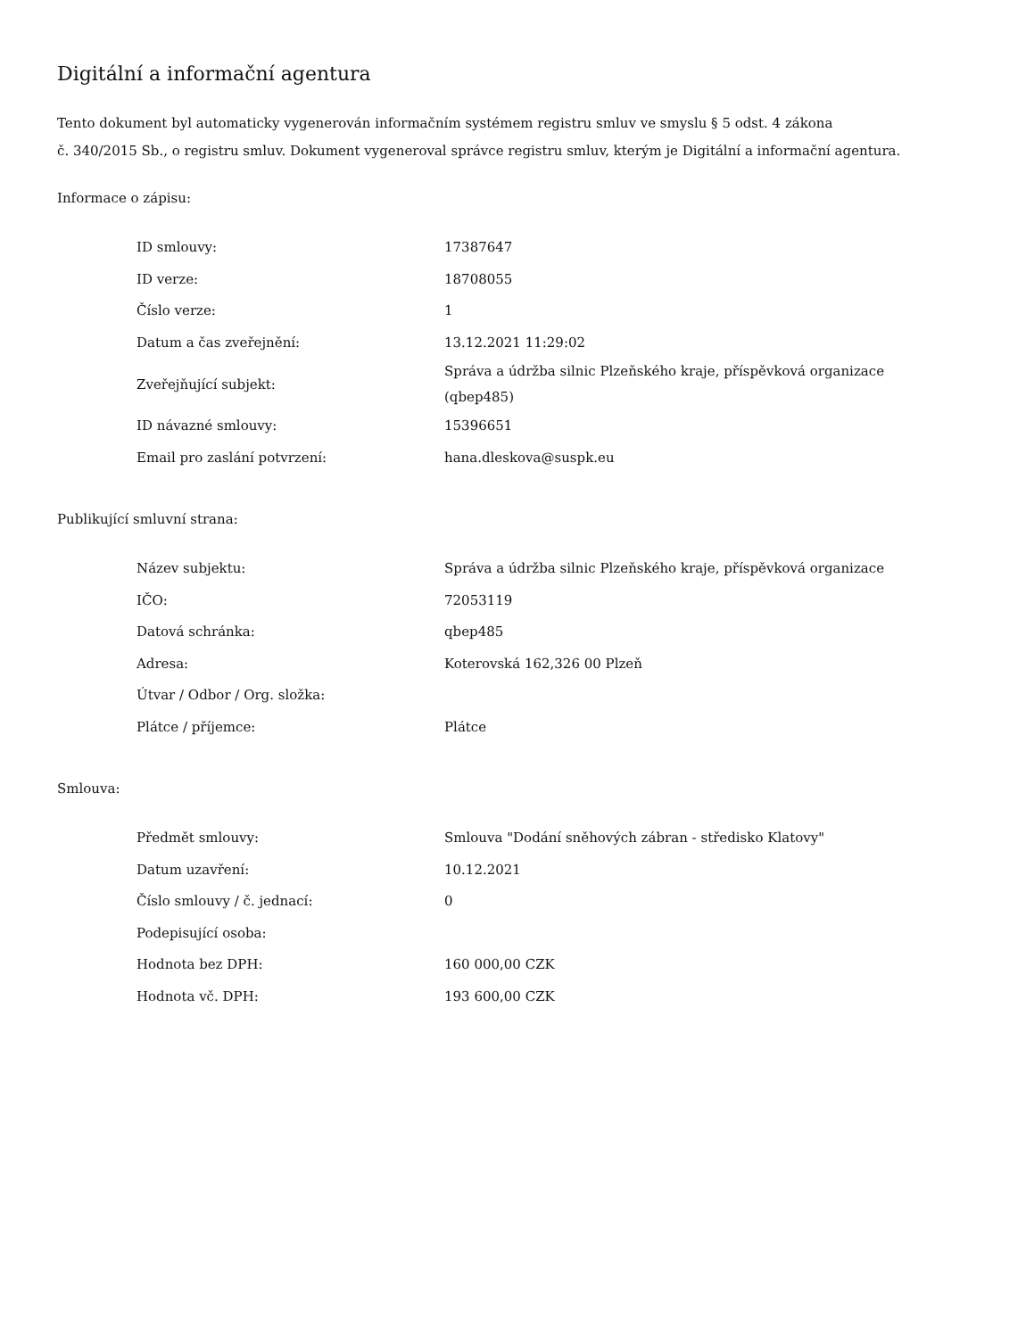Digitální a informační agentura
Tento dokument byl automaticky vygenerován informačním systémem registru smluv ve smyslu § 5 odst. 4 zákona
č. 340/2015 Sb., o registru smluv. Dokument vygeneroval správce registru smluv, kterým je Digitální a informační agentura.
Informace o zápisu:
| ID smlouvy: | 17387647 |
| ID verze: | 18708055 |
| Číslo verze: | 1 |
| Datum a čas zveřejnění: | 13.12.2021 11:29:02 |
| Zveřejňující subjekt: | Správa a údržba silnic Plzeňského kraje, příspěvková organizace (qbep485) |
| ID návazné smlouvy: | 15396651 |
| Email pro zaslání potvrzení: | hana.dleskova@suspk.eu |
Publikující smluvní strana:
| Název subjektu: | Správa a údržba silnic Plzeňského kraje, příspěvková organizace |
| IČO: | 72053119 |
| Datová schránka: | qbep485 |
| Adresa: | Koterovská 162,326 00 Plzeň |
| Útvar / Odbor / Org. složka: | |
| Plátce / příjemce: | Plátce |
Smlouva:
| Předmět smlouvy: | Smlouva "Dodání sněhových zábran - středisko Klatovy" |
| Datum uzavření: | 10.12.2021 |
| Číslo smlouvy / č. jednací: | 0 |
| Podepisující osoba: | |
| Hodnota bez DPH: | 160 000,00 CZK |
| Hodnota vč. DPH: | 193 600,00 CZK |